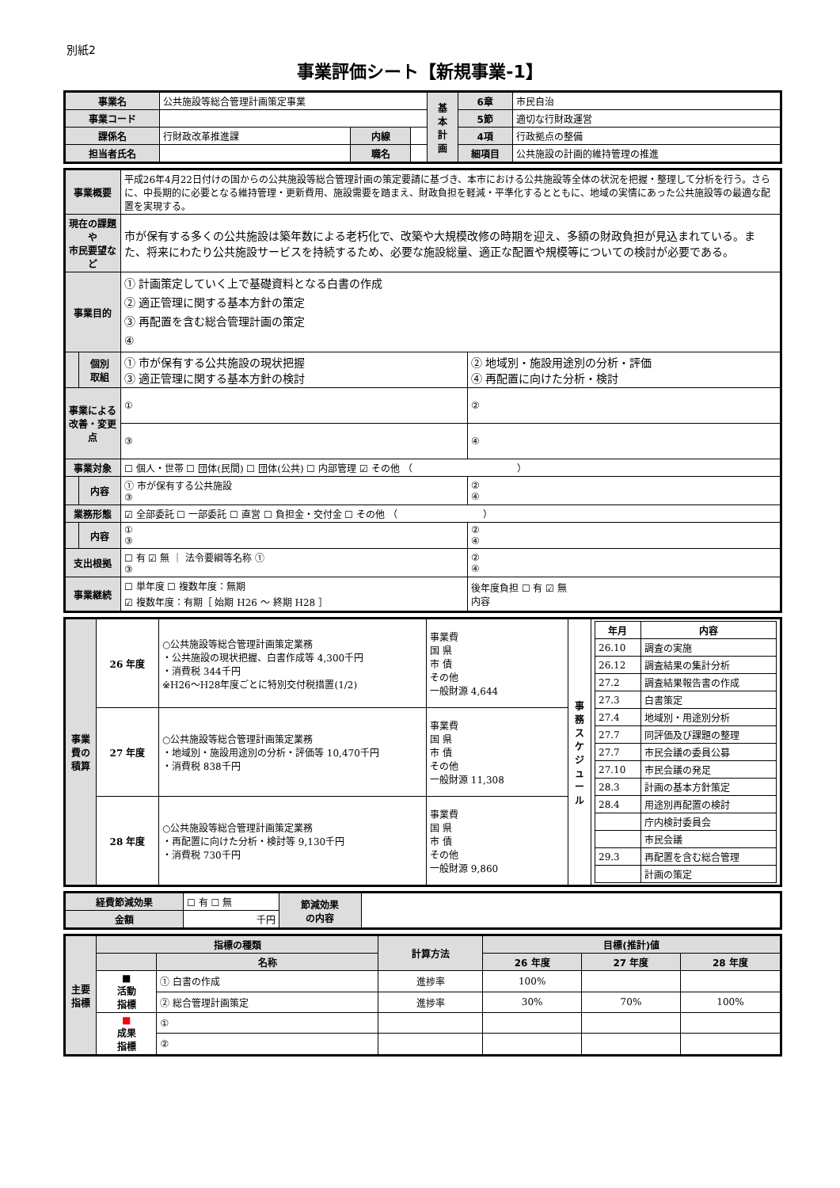別紙2
事業評価シート【新規事業-1】
| 事業名 | 公共施設等総合管理計画策定事業 | | | 基 本 計 画 | 6章 | 市民自治 |
| 事業コード | | | | | 5節 | 適切な行財政運営 |
| 課係名 | 行財政改革推進課 | 内線 | | | 4項 | 行政拠点の整備 |
| 担当者氏名 | | 職名 | | | 細項目 | 公共施設の計画的維持管理の推進 |
| 事業概要 | | 平成26年4月22日付けの国からの公共施設等総合管理計画の策定要請に基づき、本市における公共施設等全体の状況を把握・整理して分析を行う。さらに、中長期的に必要となる維持管理・更新費用、施設需要を踏まえ、財政負担を軽減・平準化するとともに、地域の実情にあった公共施設等の最適な配置を実現する。 | |
| 現在の課題や 市民要望など | | 市が保有する多くの公共施設は築年数による老朽化で、改築や大規模改修の時期を迎え、多額の財政負担が見込まれている。また、将来にわたり公共施設サービスを持続するため、必要な施設総量、適正な配置や規模等についての検討が必要である。 | |
| 事業目的 | | ① 計画策定していく上で基礎資料となる白書の作成 ② 適正管理に関する基本方針の策定 ③ 再配置を含む総合管理計画の策定 ④ | |
| | 個別 取組 | ① 市が保有する公共施設の現状把握 ③ 適正管理に関する基本方針の検討 | ② 地域別・施設用途別の分析・評価 ④ 再配置に向けた分析・検討 |
| 事業による 改善・変更点 | | ① | ② |
| | | ③ | ④ |
| 事業対象 | | ☐ 個人・世帯 ☐ 団体(民間) ☐ 団体(公共) ☐ 内部管理 ☑ その他 （ ） | |
| | 内容 | ① 市が保有する公共施設 ③ | ② ④ |
| 業務形態 | | ☑ 全部委託 ☐ 一部委託 ☐ 直営 ☐ 負担金・交付金 ☐ その他 （ ） | |
| | 内容 | ① ③ | ② ④ |
| 支出根拠 | | ☐ 有 ☑ 無 ｜ 法令要綱等名称 ① ③ | ② ④ |
| 事業継続 | | ☐ 単年度 ☐ 複数年度：無期 ☑ 複数年度：有期［ 始期 H26 ～ 終期 H28 ］ | 後年度負担 ☐ 有 ☑ 無 内容 |
| 事業費の積算 | 26 年度 | ○公共施設等総合管理計画策定業務 ・公共施設の現状把握、白書作成等 4,300千円 ・消費税 344千円 ※H26～H28年度ごとに特別交付税措置(1/2) | 事業費 国 県 市 債 その他 一般財源 4,644 | 事務スケジュール | / 年月 / 内容 / / --- / --- / / 26.10 / 調査の実施 / / 26.12 / 調査結果の集計分析 / / 27.2 / 調査結果報告書の作成 / / 27.3 / 白書策定 / / 27.4 / 地域別・用途別分析 / / 27.7 / 同評価及び課題の整理 / / 27.7 / 市民会議の委員公募 / / 27.10 / 市民会議の発足 / / 28.3 / 計画の基本方針策定 / / 28.4 / 用途別再配置の検討 / / / 庁内検討委員会 / / / 市民会議 / / 29.3 / 再配置を含む総合管理 / / / 計画の策定 / |
| | 27 年度 | ○公共施設等総合管理計画策定業務 ・地域別・施設用途別の分析・評価等 10,470千円 ・消費税 838千円 | 事業費 国 県 市 債 その他 一般財源 11,308 | | |
| | 28 年度 | ○公共施設等総合管理計画策定業務 ・再配置に向けた分析・検討等 9,130千円 ・消費税 730千円 | 事業費 国 県 市 債 その他 一般財源 9,860 | | |
| 経費節減効果 | ☐ 有 ☐ 無 | 節減効果 の内容 | |
| 金額 | 千円 | | |
| 主要指標 | 指標の種類 | | 計算方法 | 目標(推計)値 | | |
| --- | --- | --- | --- | --- | --- | --- |
| | | 名称 | | 26 年度 | 27 年度 | 28 年度 |
| | ■ 活動 指標 | ① 白書の作成 | 進捗率 | 100% | | |
| | | ② 総合管理計画策定 | 進捗率 | 30% | 70% | 100% |
| | ■ 成果 指標 | ① | | | | |
| | | ② | | | | |